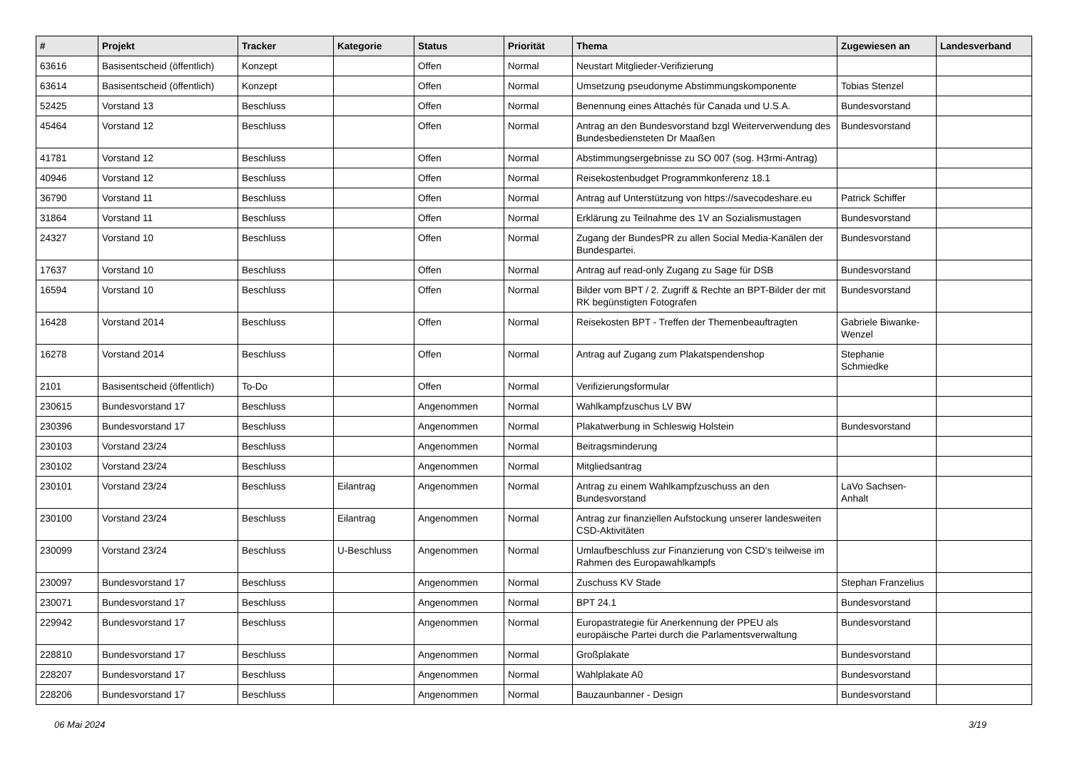| # | Projekt | Tracker | Kategorie | Status | Priorität | Thema | Zugewiesen an | Landesverband |
| --- | --- | --- | --- | --- | --- | --- | --- | --- |
| 63616 | Basisentscheid (öffentlich) | Konzept | | Offen | Normal | Neustart Mitglieder-Verifizierung | | |
| 63614 | Basisentscheid (öffentlich) | Konzept | | Offen | Normal | Umsetzung pseudonyme Abstimmungskomponente | Tobias Stenzel | |
| 52425 | Vorstand 13 | Beschluss | | Offen | Normal | Benennung eines Attachés für Canada und U.S.A. | Bundesvorstand | |
| 45464 | Vorstand 12 | Beschluss | | Offen | Normal | Antrag an den Bundesvorstand bzgl Weiterverwendung des Bundesbediensteten Dr Maaßen | Bundesvorstand | |
| 41781 | Vorstand 12 | Beschluss | | Offen | Normal | Abstimmungsergebnisse zu SO 007 (sog. H3rmi-Antrag) | | |
| 40946 | Vorstand 12 | Beschluss | | Offen | Normal | Reisekostenbudget Programmkonferenz 18.1 | | |
| 36790 | Vorstand 11 | Beschluss | | Offen | Normal | Antrag auf Unterstützung von https://savecodeshare.eu | Patrick Schiffer | |
| 31864 | Vorstand 11 | Beschluss | | Offen | Normal | Erklärung zu Teilnahme des 1V an Sozialismustagen | Bundesvorstand | |
| 24327 | Vorstand 10 | Beschluss | | Offen | Normal | Zugang der BundesPR zu allen Social Media-Kanälen der Bundespartei. | Bundesvorstand | |
| 17637 | Vorstand 10 | Beschluss | | Offen | Normal | Antrag auf read-only Zugang zu Sage für DSB | Bundesvorstand | |
| 16594 | Vorstand 10 | Beschluss | | Offen | Normal | Bilder vom BPT / 2. Zugriff & Rechte an BPT-Bilder der mit RK begünstigten Fotografen | Bundesvorstand | |
| 16428 | Vorstand 2014 | Beschluss | | Offen | Normal | Reisekosten BPT - Treffen der Themenbeauftragten | Gabriele Biwanke-Wenzel | |
| 16278 | Vorstand 2014 | Beschluss | | Offen | Normal | Antrag auf Zugang zum Plakatspendenshop | Stephanie Schmiedke | |
| 2101 | Basisentscheid (öffentlich) | To-Do | | Offen | Normal | Verifizierungsformular | | |
| 230615 | Bundesvorstand 17 | Beschluss | | Angenommen | Normal | Wahlkampfzuschus LV BW | | |
| 230396 | Bundesvorstand 17 | Beschluss | | Angenommen | Normal | Plakatwerbung in Schleswig Holstein | Bundesvorstand | |
| 230103 | Vorstand 23/24 | Beschluss | | Angenommen | Normal | Beitragsminderung | | |
| 230102 | Vorstand 23/24 | Beschluss | | Angenommen | Normal | Mitgliedsantrag | | |
| 230101 | Vorstand 23/24 | Beschluss | Eilantrag | Angenommen | Normal | Antrag zu einem Wahlkampfzuschuss an den Bundesvorstand | LaVo Sachsen-Anhalt | |
| 230100 | Vorstand 23/24 | Beschluss | Eilantrag | Angenommen | Normal | Antrag zur finanziellen Aufstockung unserer landesweiten CSD-Aktivitäten | | |
| 230099 | Vorstand 23/24 | Beschluss | U-Beschluss | Angenommen | Normal | Umlaufbeschluss zur Finanzierung von CSD's teilweise im Rahmen des Europawahlkampfs | | |
| 230097 | Bundesvorstand 17 | Beschluss | | Angenommen | Normal | Zuschuss KV Stade | Stephan Franzelius | |
| 230071 | Bundesvorstand 17 | Beschluss | | Angenommen | Normal | BPT 24.1 | Bundesvorstand | |
| 229942 | Bundesvorstand 17 | Beschluss | | Angenommen | Normal | Europastrategie für Anerkennung der PPEU als europäische Partei durch die Parlamentsverwaltung | Bundesvorstand | |
| 228810 | Bundesvorstand 17 | Beschluss | | Angenommen | Normal | Großplakate | Bundesvorstand | |
| 228207 | Bundesvorstand 17 | Beschluss | | Angenommen | Normal | Wahlplakate A0 | Bundesvorstand | |
| 228206 | Bundesvorstand 17 | Beschluss | | Angenommen | Normal | Bauzaunbanner - Design | Bundesvorstand | |
06 Mai 2024 3/19